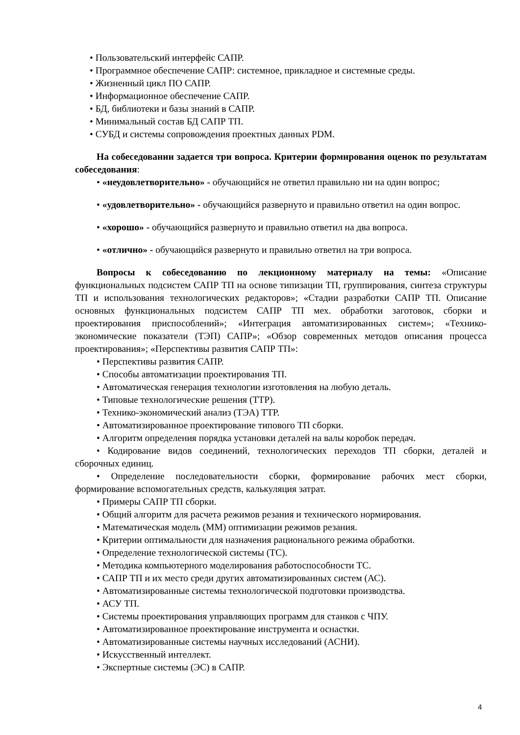• Пользовательский интерфейс САПР.
• Программное обеспечение САПР: системное, прикладное и системные среды.
• Жизненный цикл ПО САПР.
• Информационное обеспечение САПР.
• БД, библиотеки и базы знаний в САПР.
• Минимальный состав БД САПР ТП.
• СУБД и системы сопровождения проектных данных PDM.
На собеседовании задается три вопроса. Критерии формирования оценок по результатам собеседования:
• «неудовлетворительно» - обучающийся не ответил правильно ни на один вопрос;
• «удовлетворительно» - обучающийся развернуто и правильно ответил на один вопрос.
• «хорошо» - обучающийся развернуто и правильно ответил на два вопроса.
• «отлично» - обучающийся развернуто и правильно ответил на три вопроса.
Вопросы к собеседованию по лекционному материалу на темы: «Описание функциональных подсистем САПР ТП на основе типизации ТП, группирования, синтеза структуры ТП и использования технологических редакторов»; «Стадии разработки САПР ТП. Описание основных функциональных подсистем САПР ТП мех. обработки заготовок, сборки и проектирования приспособлений»; «Интеграция автоматизированных систем»; «Технико-экономические показатели (ТЭП) САПР»; «Обзор современных методов описания процесса проектирования»; «Перспективы развития САПР ТП»:
• Перспективы развития САПР.
• Способы автоматизации проектирования ТП.
• Автоматическая генерация технологии изготовления на любую деталь.
• Типовые технологические решения (ТТР).
• Технико-экономический анализ (ТЭА) ТТР.
• Автоматизированное проектирование типового ТП сборки.
• Алгоритм определения порядка установки деталей на валы коробок передач.
• Кодирование видов соединений, технологических переходов ТП сборки, деталей и сборочных единиц.
• Определение последовательности сборки, формирование рабочих мест сборки, формирование вспомогательных средств, калькуляция затрат.
• Примеры САПР ТП сборки.
• Общий алгоритм для расчета режимов резания и технического нормирования.
• Математическая модель (ММ) оптимизации режимов резания.
• Критерии оптимальности для назначения рационального режима обработки.
• Определение технологической системы (ТС).
• Методика компьютерного моделирования работоспособности ТС.
• САПР ТП и их место среди других автоматизированных систем (АС).
• Автоматизированные системы технологической подготовки производства.
• АСУ ТП.
• Системы проектирования управляющих программ для станков с ЧПУ.
• Автоматизированное проектирование инструмента и оснастки.
• Автоматизированные системы научных исследований (АСНИ).
• Искусственный интеллект.
• Экспертные системы (ЭС) в САПР.
4